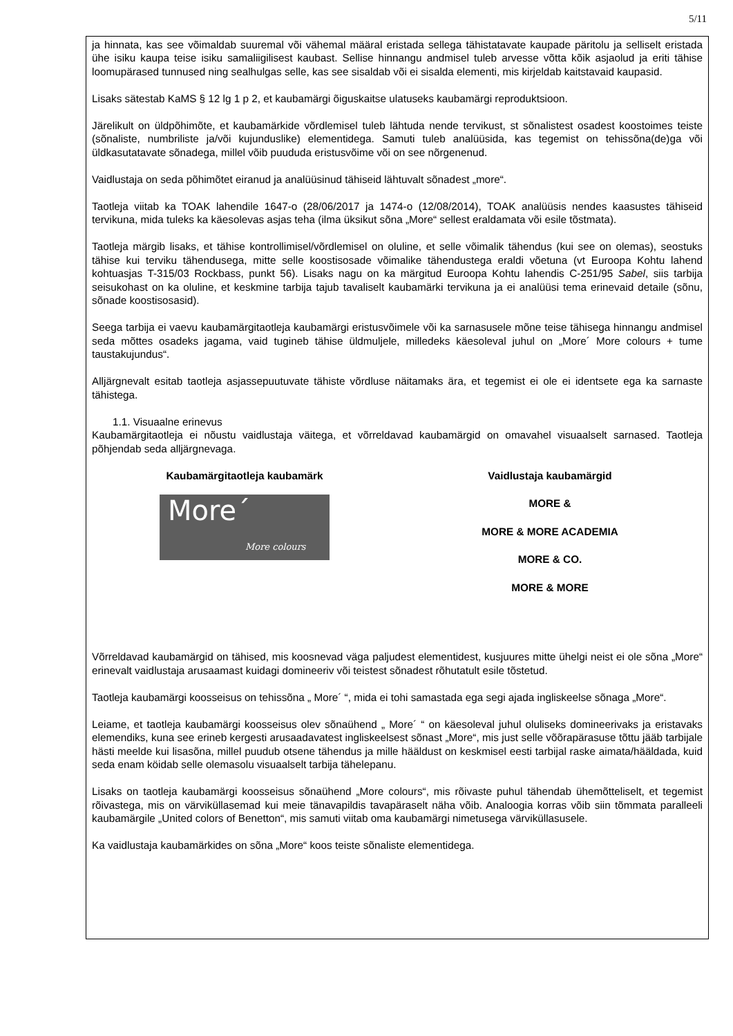5/11
ja hinnata, kas see võimaldab suuremal või vähemal määral eristada sellega tähistatavate kaupade päritolu ja selliselt eristada ühe isiku kaupa teise isiku samaliigilisest kaubast. Sellise hinnangu andmisel tuleb arvesse võtta kõik asjaolud ja eriti tähise loomupärased tunnused ning sealhulgas selle, kas see sisaldab või ei sisalda elementi, mis kirjeldab kaitstavaid kaupasid.
Lisaks sätestab KaMS § 12 lg 1 p 2, et kaubamärgi õiguskaitse ulatuseks kaubamärgi reproduktsioon.
Järelikult on üldpõhimõte, et kaubamärkide võrdlemisel tuleb lähtuda nende tervikust, st sõnalistest osadest koostoimes teiste (sõnaliste, numbriliste ja/või kujunduslike) elementidega. Samuti tuleb analüüsida, kas tegemist on tehissõna(de)ga või üldkasutatavate sõnadega, millel võib puududa eristusvõime või on see nõrgenenud.
Vaidlustaja on seda põhimõtet eiranud ja analüüsinud tähiseid lähtuvalt sõnadest „more“.
Taotleja viitab ka TOAK lahendile 1647-o (28/06/2017 ja 1474-o (12/08/2014), TOAK analüüsis nendes kaasustes tähiseid tervikuna, mida tuleks ka käesolevas asjas teha (ilma üksikut sõna „More“ sellest eraldamata või esile tõstmata).
Taotleja märgib lisaks, et tähise kontrollimisel/võrdlemisel on oluline, et selle võimalik tähendus (kui see on olemas), seostuks tähise kui terviku tähendusega, mitte selle koostisosade võimalike tähendustega eraldi võetuna (vt Euroopa Kohtu lahend kohtuasjas T-315/03 Rockbass, punkt 56). Lisaks nagu on ka märgitud Euroopa Kohtu lahendis C-251/95 Sabel, siis tarbija seisukohast on ka oluline, et keskmine tarbija tajub tavaliselt kaubamärki tervikuna ja ei analüüsi tema erinevaid detaile (sõnu, sõnade koostisosasid).
Seega tarbija ei vaevu kaubamärgitaotleja kaubamärgi eristusvõimele või ka sarnasusele mõne teise tähisega hinnangu andmisel seda mõttes osadeks jagama, vaid tugineb tähise üldmuljele, milledeks käesoleval juhul on „More´ More colours + tume taustakujundus“.
Alljärgnevalt esitab taotleja asjassepuutuvate tähiste võrdluse näitamaks ära, et tegemist ei ole ei identsete ega ka sarnaste tähistega.
1.1. Visuaalne erinevus
Kaubamärgitaotleja ei nõustu vaidlustaja väitega, et võrreldavad kaubamärgid on omavahel visuaalselt sarnased. Taotleja põhjendab seda alljärgnevaga.
Kaubamärgitaotleja kaubamärk
More´
More colours
Vaidlustaja kaubamärgid
MORE &
MORE & MORE ACADEMIA
MORE & CO.
MORE & MORE
Võrreldavad kaubamärgid on tähised, mis koosnevad väga paljudest elementidest, kusjuures mitte ühelgi neist ei ole sõna „More“ erinevalt vaidlustaja arusaamast kuidagi domineeriv või teistest sõnadest rõhutatult esile tõstetud.
Taotleja kaubamärgi koosseisus on tehissõna „ More´ “, mida ei tohi samastada ega segi ajada ingliskeelse sõnaga „More“.
Leiame, et taotleja kaubamärgi koosseisus olev sõnaühend „ More´ “ on käesoleval juhul oluliseks domineerivaks ja eristavaks elemendiks, kuna see erineb kergesti arusaadavatest ingliskeelsest sõnast „More“, mis just selle võõrapärasuse tõttu jääb tarbijale hästi meelde kui lisasõna, millel puudub otsene tähendus ja mille hääldust on keskmisel eesti tarbijal raske aimata/hääldada, kuid seda enam köidab selle olemasolu visuaalselt tarbija tähelepanu.
Lisaks on taotleja kaubamärgi koosseisus sõnaühend „More colours“, mis rõivaste puhul tähendab ühemõtteliselt, et tegemist rõivastega, mis on värviküllasemad kui meie tänavapildis tavapäraselt näha võib. Analoogia korras võib siin tõmmata paralleeli kaubamärgile „United colors of Benetton“, mis samuti viitab oma kaubamärgi nimetusega värviküllasusele.
Ka vaidlustaja kaubamärkides on sõna „More“ koos teiste sõnaliste elementidega.